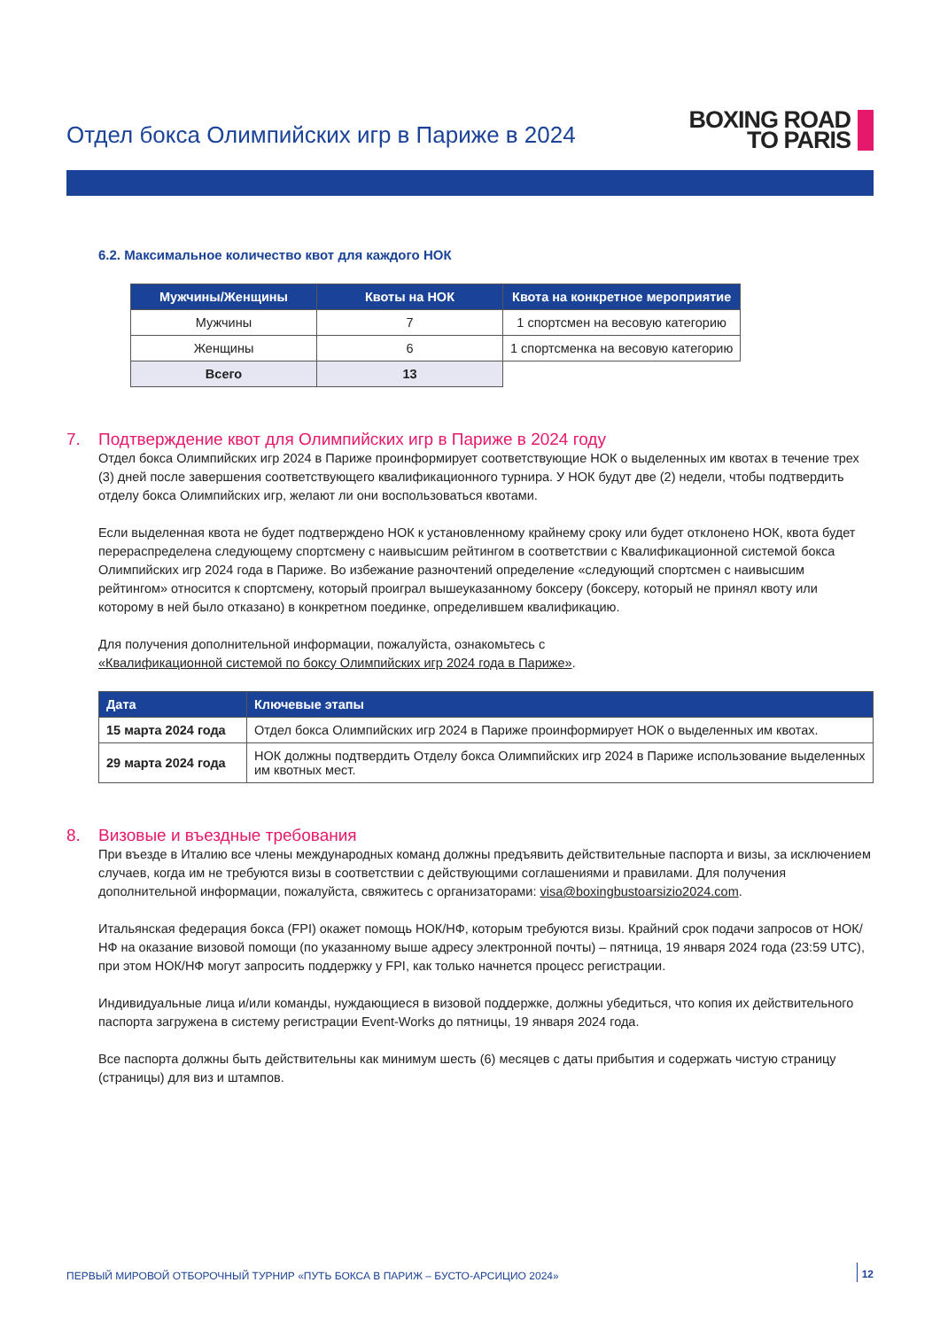Отдел бокса Олимпийских игр в Париже в 2024
BOXING ROAD
TO PARIS
6.2. Максимальное количество квот для каждого НОК
| Мужчины/Женщины | Квоты на НОК | Квота на конкретное мероприятие |
| --- | --- | --- |
| Мужчины | 7 | 1 спортсмен на весовую категорию |
| Женщины | 6 | 1 спортсменка на весовую категорию |
| Всего | 13 | |
7. Подтверждение квот для Олимпийских игр в Париже в 2024 году
Отдел бокса Олимпийских игр 2024 в Париже проинформирует соответствующие НОК о выделенных им квотах в течение трех (3) дней после завершения соответствующего квалификационного турнира. У НОК будут две (2) недели, чтобы подтвердить отделу бокса Олимпийских игр, желают ли они воспользоваться квотами.
Если выделенная квота не будет подтверждено НОК к установленному крайнему сроку или будет отклонено НОК, квота будет перераспределена следующему спортсмену с наивысшим рейтингом в соответствии с Квалификационной системой бокса Олимпийских игр 2024 года в Париже. Во избежание разночтений определение «следующий спортсмен с наивысшим рейтингом» относится к спортсмену, который проиграл вышеуказанному боксеру (боксеру, который не принял квоту или которому в ней было отказано) в конкретном поединке, определившем квалификацию.
Для получения дополнительной информации, пожалуйста, ознакомьтесь с
«Квалификационной системой по боксу Олимпийских игр 2024 года в Париже».
| Дата | Ключевые этапы |
| --- | --- |
| 15 марта 2024 года | Отдел бокса Олимпийских игр 2024 в Париже проинформирует НОК о выделенных им квотах. |
| 29 марта 2024 года | НОК должны подтвердить Отделу бокса Олимпийских игр 2024 в Париже использование выделенных им квотных мест. |
8. Визовые и въездные требования
При въезде в Италию все члены международных команд должны предъявить действительные паспорта и визы, за исключением случаев, когда им не требуются визы в соответствии с действующими соглашениями и правилами. Для получения дополнительной информации, пожалуйста, свяжитесь с организаторами: visa@boxingbustoarsizio2024.com.
Итальянская федерация бокса (FPI) окажет помощь НОК/НФ, которым требуются визы. Крайний срок подачи запросов от НОК/НФ на оказание визовой помощи (по указанному выше адресу электронной почты) – пятница, 19 января 2024 года (23:59 UTC), при этом НОК/НФ могут запросить поддержку у FPI, как только начнется процесс регистрации.
Индивидуальные лица и/или команды, нуждающиеся в визовой поддержке, должны убедиться, что копия их действительного паспорта загружена в систему регистрации Event-Works до пятницы, 19 января 2024 года.
Все паспорта должны быть действительны как минимум шесть (6) месяцев с даты прибытия и содержать чистую страницу (страницы) для виз и штампов.
ПЕРВЫЙ МИРОВОЙ ОТБОРОЧНЫЙ ТУРНИР «ПУТЬ БОКСА В ПАРИЖ – БУСТО-АРСИЦИО 2024» 12